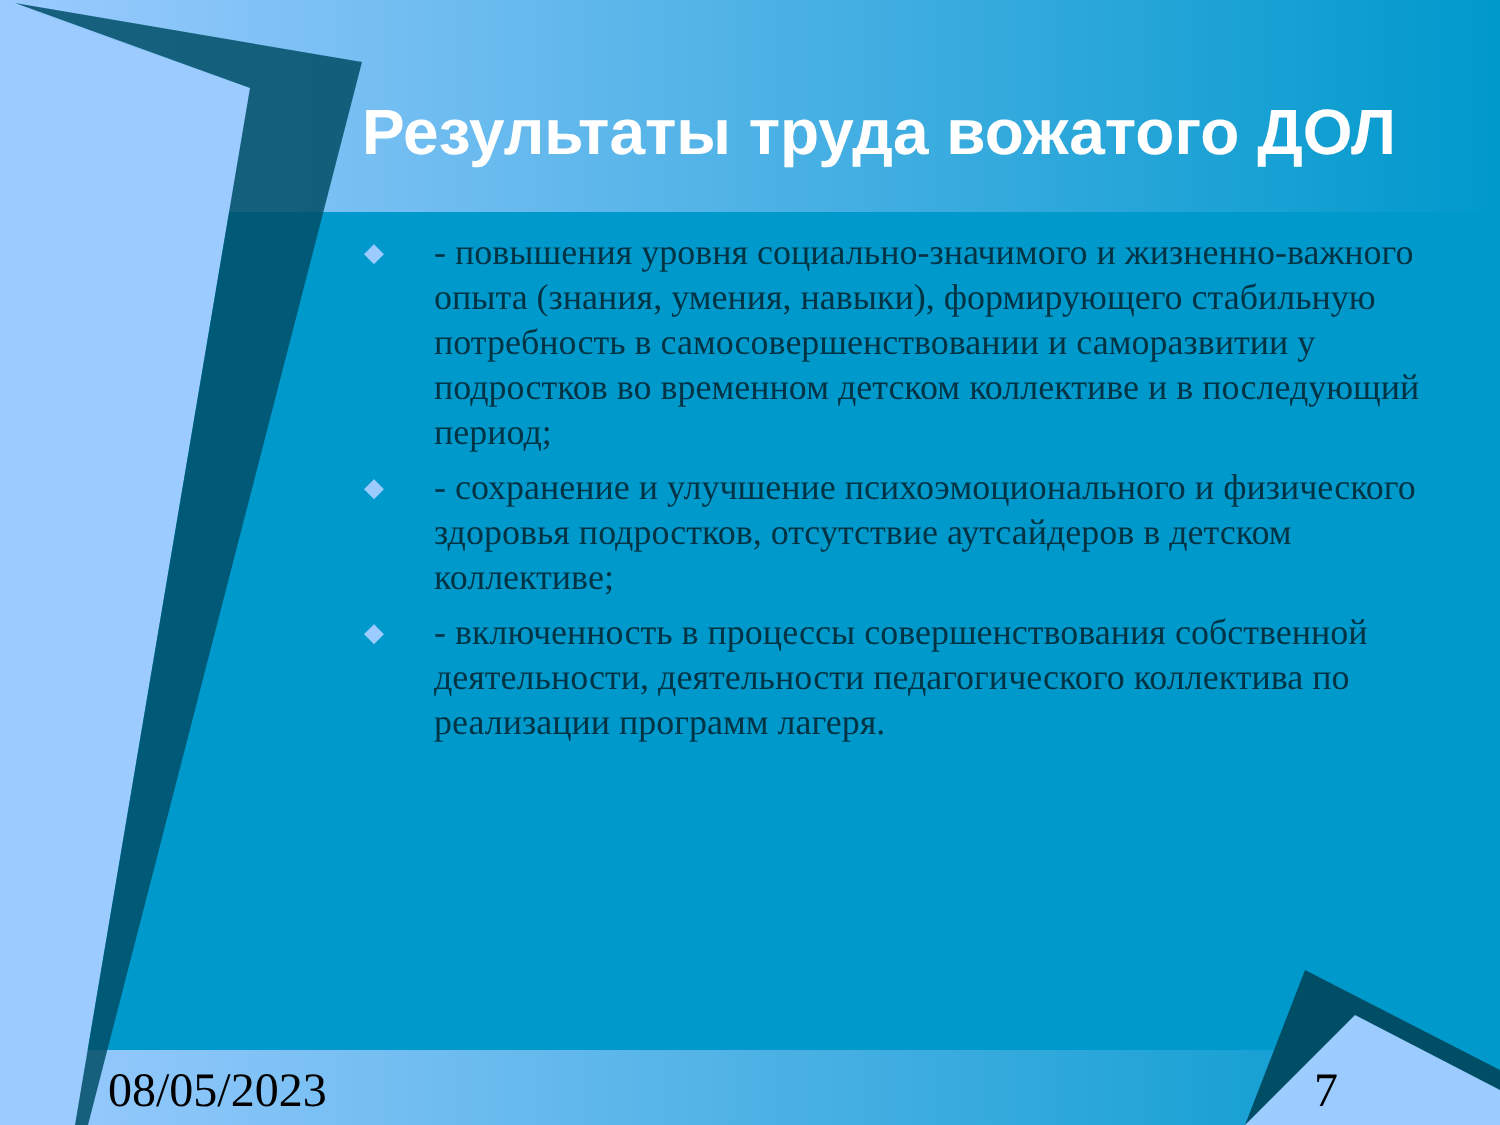Результаты труда вожатого ДОЛ
◆ - повышения уровня социально-значимого и жизненно-важного опыта (знания, умения, навыки), формирующего стабильную потребность в самосовершенствовании и саморазвитии у подростков во временном детском коллективе и в последующий период;
◆ - сохранение и улучшение психоэмоционального и физического здоровья подростков, отсутствие аутсайдеров в детском коллективе;
◆ - включенность в процессы совершенствования собственной деятельности, деятельности педагогического коллектива по реализации программ лагеря.
08/05/2023 7